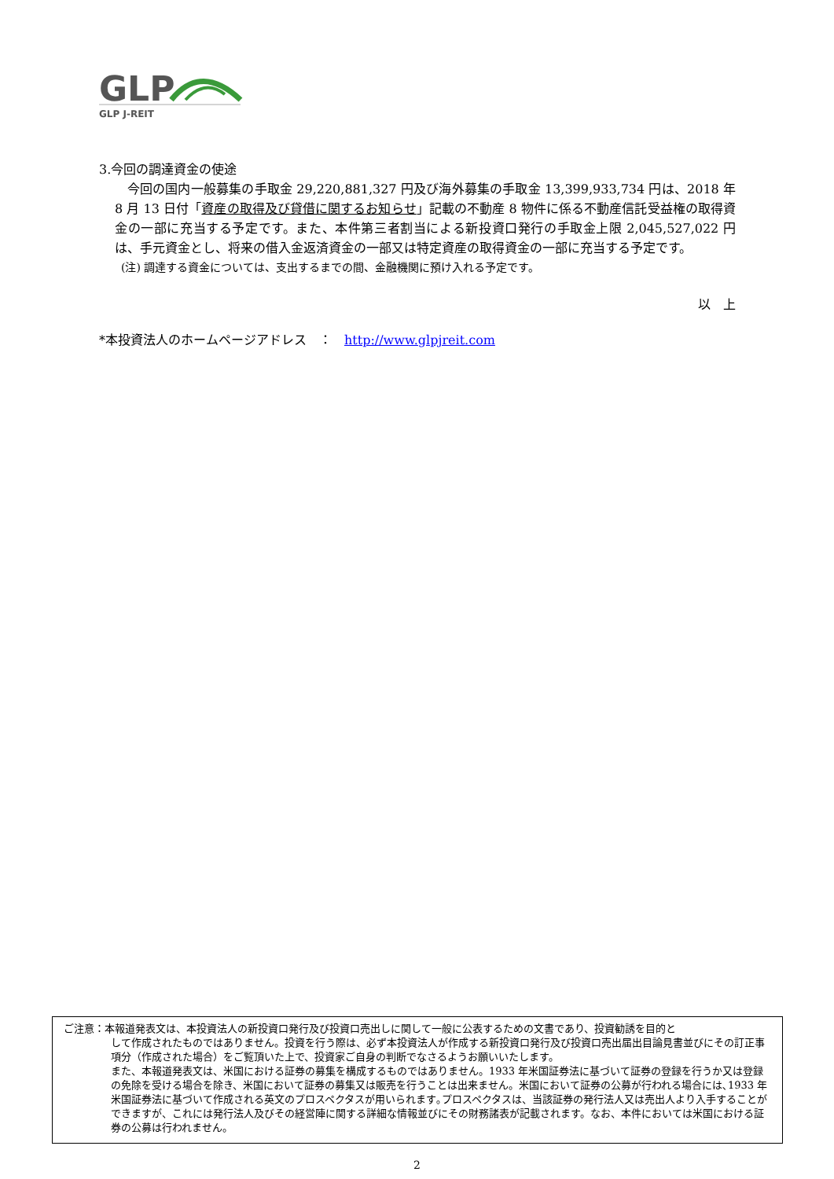GLP
GLP J-REIT
3.今回の調達資金の使途
今回の国内一般募集の手取金 29,220,881,327 円及び海外募集の手取金 13,399,933,734 円は、2018 年 8 月 13 日付「資産の取得及び貸借に関するお知らせ」記載の不動産 8 物件に係る不動産信託受益権の取得資金の一部に充当する予定です。また、本件第三者割当による新投資口発行の手取金上限 2,045,527,022 円は、手元資金とし、将来の借入金返済資金の一部又は特定資産の取得資金の一部に充当する予定です。
(注) 調達する資金については、支出するまでの間、金融機関に預け入れる予定です。
以　上
*本投資法人のホームページアドレス　：　http://www.glpjreit.com
ご注意：本報道発表文は、本投資法人の新投資口発行及び投資口売出しに関して一般に公表するための文書であり、投資勧誘を目的と
して作成されたものではありません。投資を行う際は、必ず本投資法人が作成する新投資口発行及び投資口売出届出目論見書並びにその訂正事項分（作成された場合）をご覧頂いた上で、投資家ご自身の判断でなさるようお願いいたします。
また、本報道発表文は、米国における証券の募集を構成するものではありません。1933 年米国証券法に基づいて証券の登録を行うか又は登録の免除を受ける場合を除き、米国において証券の募集又は販売を行うことは出来ません。米国において証券の公募が行われる場合には､1933 年米国証券法に基づいて作成される英文のプロスペクタスが用いられます｡プロスペクタスは、当該証券の発行法人又は売出人より入手することができますが、これには発行法人及びその経営陣に関する詳細な情報並びにその財務諸表が記載されます。なお、本件においては米国における証券の公募は行われません。
2